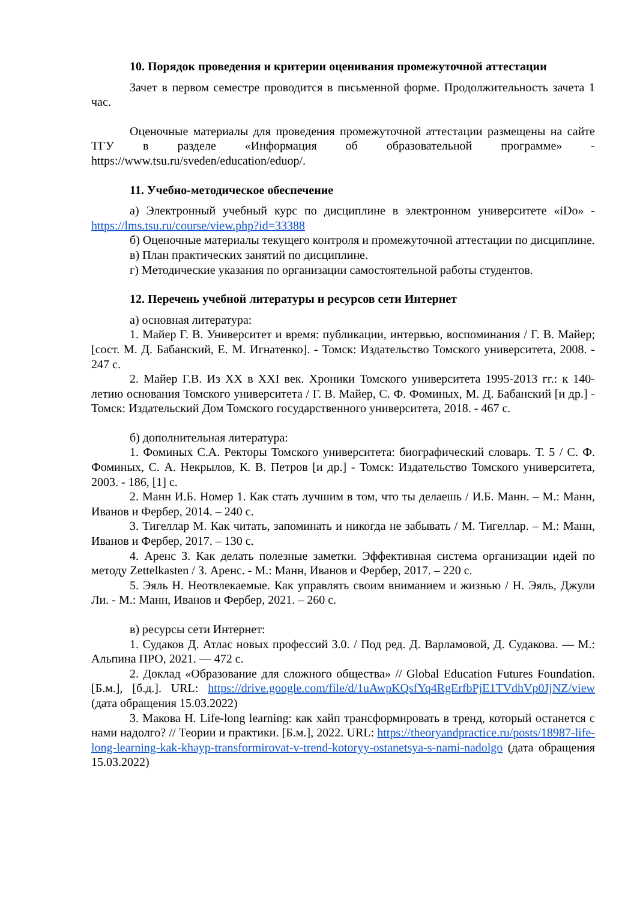10. Порядок проведения и критерии оценивания промежуточной аттестации
Зачет в первом семестре проводится в письменной форме. Продолжительность зачета 1 час.
Оценочные материалы для проведения промежуточной аттестации размещены на сайте ТГУ в разделе «Информация об образовательной программе» - https://www.tsu.ru/sveden/education/eduop/.
11. Учебно-методическое обеспечение
а) Электронный учебный курс по дисциплине в электронном университете «iDo» - https://lms.tsu.ru/course/view.php?id=33388
б) Оценочные материалы текущего контроля и промежуточной аттестации по дисциплине.
в) План практических занятий по дисциплине.
г) Методические указания по организации самостоятельной работы студентов.
12. Перечень учебной литературы и ресурсов сети Интернет
а) основная литература:
1. Майер Г. В. Университет и время: публикации, интервью, воспоминания / Г. В. Майер; [сост. М. Д. Бабанский, Е. М. Игнатенко]. - Томск: Издательство Томского университета, 2008. - 247 с.
2. Майер Г.В. Из XX в XXI век. Хроники Томского университета 1995-2013 гг.: к 140-летию основания Томского университета / Г. В. Майер, С. Ф. Фоминых, М. Д. Бабанский [и др.] - Томск: Издательский Дом Томского государственного университета, 2018. - 467 с.
б) дополнительная литература:
1. Фоминых С.А. Ректоры Томского университета: биографический словарь. Т. 5 / С. Ф. Фоминых, С. А. Некрылов, К. В. Петров [и др.] - Томск: Издательство Томского университета, 2003. - 186, [1] с.
2. Манн И.Б. Номер 1. Как стать лучшим в том, что ты делаешь / И.Б. Манн. – М.: Манн, Иванов и Фербер, 2014. – 240 с.
3. Тигеллар М. Как читать, запоминать и никогда не забывать / М. Тигеллар. – М.: Манн, Иванов и Фербер, 2017. – 130 с.
4. Аренс З. Как делать полезные заметки. Эффективная система организации идей по методу Zettelkasten / З. Аренс. - М.: Манн, Иванов и Фербер, 2017. – 220 с.
5. Эяль Н. Неотвлекаемые. Как управлять своим вниманием и жизнью / Н. Эяль, Джули Ли. - М.: Манн, Иванов и Фербер, 2021. – 260 с.
в) ресурсы сети Интернет:
1. Судаков Д. Атлас новых профессий 3.0. / Под ред. Д. Варламовой, Д. Судакова. — М.: Альпина ПРО, 2021. — 472 с.
2. Доклад «Образование для сложного общества» // Global Education Futures Foundation. [Б.м.], [б.д.]. URL: https://drive.google.com/file/d/1uAwpKQsfYq4RgErfbPjE1TVdhVp0JjNZ/view (дата обращения 15.03.2022)
3. Макова Н. Life-long learning: как хайп трансформировать в тренд, который останется с нами надолго? // Теории и практики. [Б.м.], 2022. URL: https://theoryandpractice.ru/posts/18987-life-long-learning-kak-khayp-transformirovat-v-trend-kotoryy-ostanetsya-s-nami-nadolgo (дата обращения 15.03.2022)